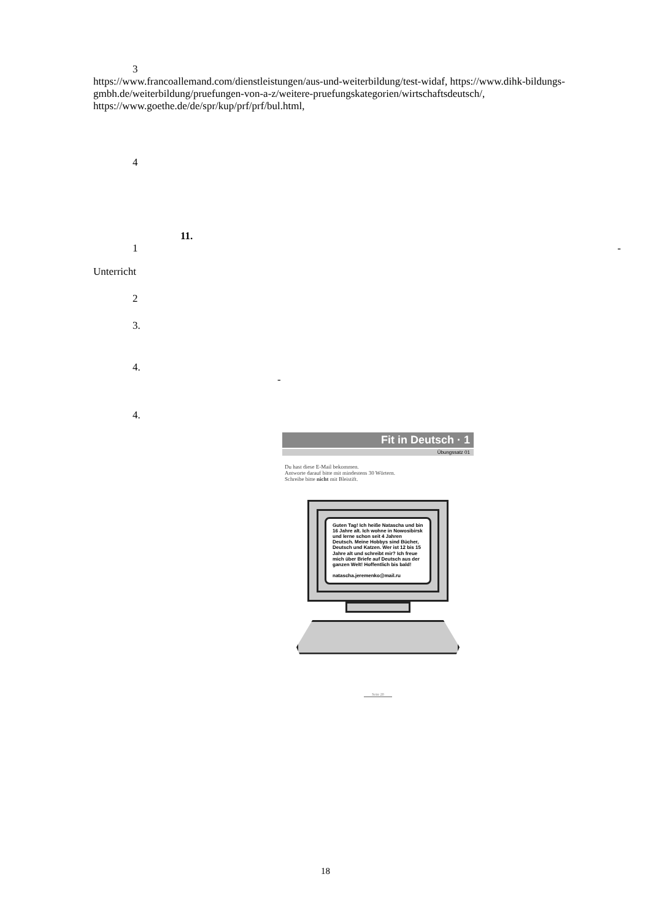3
https://www.francoallemand.com/dienstleistungen/aus-und-weiterbildung/test-widaf, https://www.dihk-bildungs-gmbh.de/weiterbildung/pruefungen-von-a-z/weitere-pruefungskategorien/wirtschaftsdeutsch/, https://www.goethe.de/de/spr/kup/prf/prf/bul.html,
4
11.
1 -
Unterricht
2
3.
4.
-
4.
Fit in Deutsch · 1
Übungssatz 01
Du hast diese E-Mail bekommen.
Antworte darauf bitte mit mindestens 30 Wörtern.
Schreibe bitte nicht mit Bleistift.
Guten Tag! Ich heiße Natascha und bin 16 Jahre alt. Ich wohne in Nowosibirsk und lerne schon seit 4 Jahren Deutsch. Meine Hobbys sind Bücher, Deutsch und Katzen. Wer ist 12 bis 15 Jahre alt und schreibt mir? Ich freue mich über Briefe auf Deutsch aus der ganzen Welt! Hoffentlich bis bald!
natascha.jeremenko@mail.ru
Seite 20
18